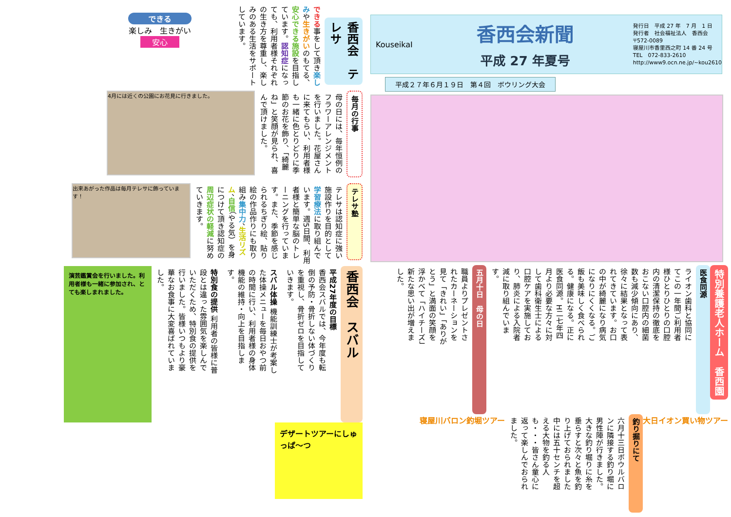香西会　テレサ
できる事をして頂き楽しみや生きがいのもてる、安心できる施設を目指しています。認知症になっても、利用者様それぞれの生き方を尊重し、楽しみのある生活をサポートしています。
できる
楽しみ　生きがい
安心
毎月の行事
母の日には、毎年恒例のフラワーアレンジメントを行いました。花屋さんに来てもらい、利用者様も一緒に色とりどりに季節のお花を飾り、「綺麗ね」と笑顔が見られ、喜んで頂けました。
4月には近くの公園にお花見に行きました。
テレサ塾
テレサは認知症に強い施設作りを目的として学習療法に取り組んでいます。週5日間、利用者様と簡単な脳のトレーニングを行っています。また、季節を感じられるちぎり絵、貼り絵の作品作りにも取り組み集中力、生活リズム、自信（やる気）を身につけて頂き認知症の周辺症状の軽減に努めていきます。
出来あがった作品は毎月テレサに飾っています！
香西会　スバル
平成27年度の目標
香西会スバルでは、今年度も転倒の予防・骨折しない体づくりを重視し、骨折ゼロを目指していきます。
スバル体操 機能訓練士が考案した体操メニューを毎日おやつ前の時間に行い、利用者様の身体機能の維持・向上を目指します。
特別食の提供 利用者の皆様に普段とは違った雰囲気を楽しんでいただくため、特別食の提供を行いました。皆様いつもより豪華なお食事に大変喜ばれていました。
演芸鑑賞会を行いました。利用者様も一緒に参加され、とても楽しまれました。
デザートツアーにしゅっぱ～つ
KouseikaI
香西会新聞
平成 27 年夏号
発行日　平成 27 年　7 月　1 日
発行者　社会福祉法人　香西会
〒572-0089
寝屋川市香里西之町 14 番 24 号
TEL　072-833-2610
http://www9.ocn.ne.jp/~kou2610
平成２７年６月１９日　第４回　ボウリング大会
特別養護老人ホーム　香西園
医食同源
ライオン歯科と協同にてこの一年間ご利用者様ひとりひとりの口腔内の清潔保持の徹底をおこない口腔内の細菌数も減少傾向にあり、徐々に結果となって表れてきています。お口の中が綺麗になり病気になりにくくなる。ご飯も美味しく食べられる。健康になる。正に医食同源。H二七年四月より必要な方々に対して歯科衛生士による口腔ケアを実施しており、肺炎による入院者減に取り組んでいます。
五月十日　母の日
職員よりプレゼントされたカーネーションを見て「きれい」「ありがとう」と満面の笑顔を浮かべて「ハイチーズ」新たな思い出が増えました。
大日イオン買い物ツアー
釣り掘りにて
六月十三日ボウルバロンに隣接する釣り堀に男性陣が行きました。大きな釣り堀りに糸を垂らすと次々と魚を釣り上げておられました中には五十センチを超える大物を釣る人も・・・皆さん童心に返って楽しんでおられました。
寝屋川バロン釣堀ツアー